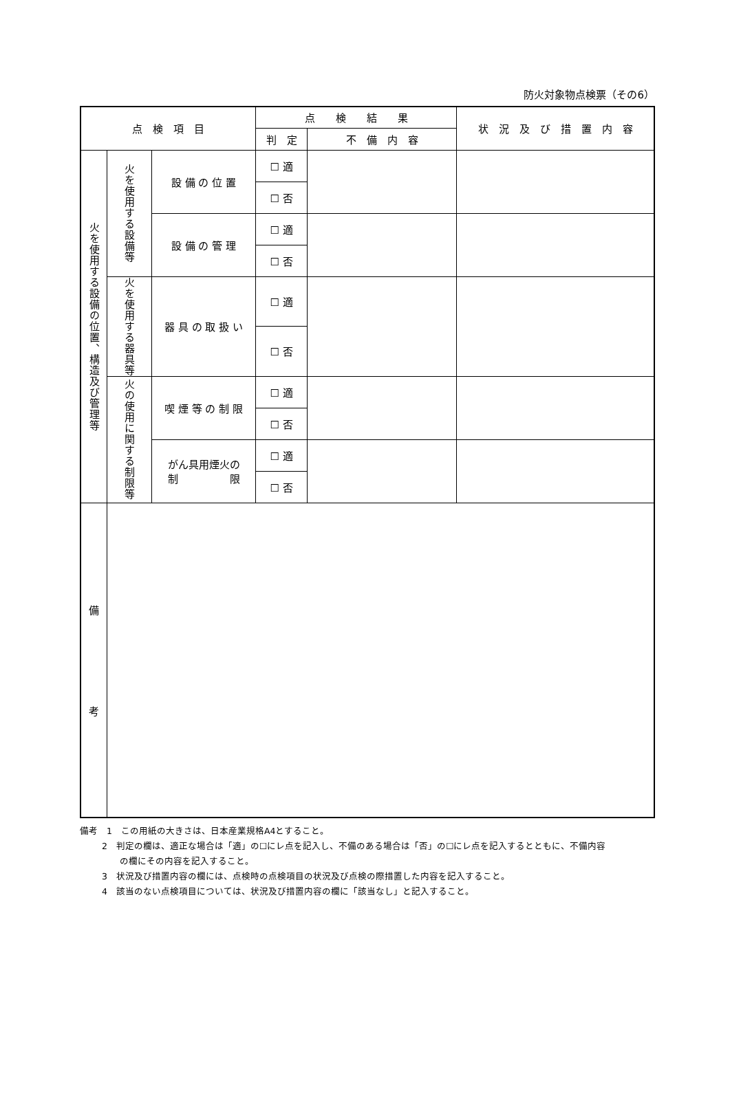防火対象物点検票（その6）
| 点 検 項 目 | | | 点 検 結 果 | | 状 況 及 び 措 置 内 容 |
| --- | --- | --- | --- | --- | --- |
| | | | 判 定 | 不 備 内 容 | |
| 火を使用する設備の位置、構造及び管理等 | 火を使用する設備等 | 設 備 の 位 置 | ☐ 適 | | |
| | | | ☐ 否 | | |
| | | 設 備 の 管 理 | ☐ 適 | | |
| | | | ☐ 否 | | |
| | 火を使用する器具等 | 器 具 の 取 扱 い | ☐ 適 | | |
| | | | ☐ 否 | | |
| | 火の使用に関する制限等 | 喫 煙 等 の 制 限 | ☐ 適 | | |
| | | | ☐ 否 | | |
| | | がん具用煙火の 制 限 | ☐ 適 | | |
| | | | ☐ 否 | | |
| 備 考 | | | | | |
備考　1　この用紙の大きさは、日本産業規格A4とすること。
2　判定の欄は、適正な場合は「適」の☐にレ点を記入し、不備のある場合は「否」の☐にレ点を記入するとともに、不備内容
　　の欄にその内容を記入すること。
3　状況及び措置内容の欄には、点検時の点検項目の状況及び点検の際措置した内容を記入すること。
4　該当のない点検項目については、状況及び措置内容の欄に「該当なし」と記入すること。